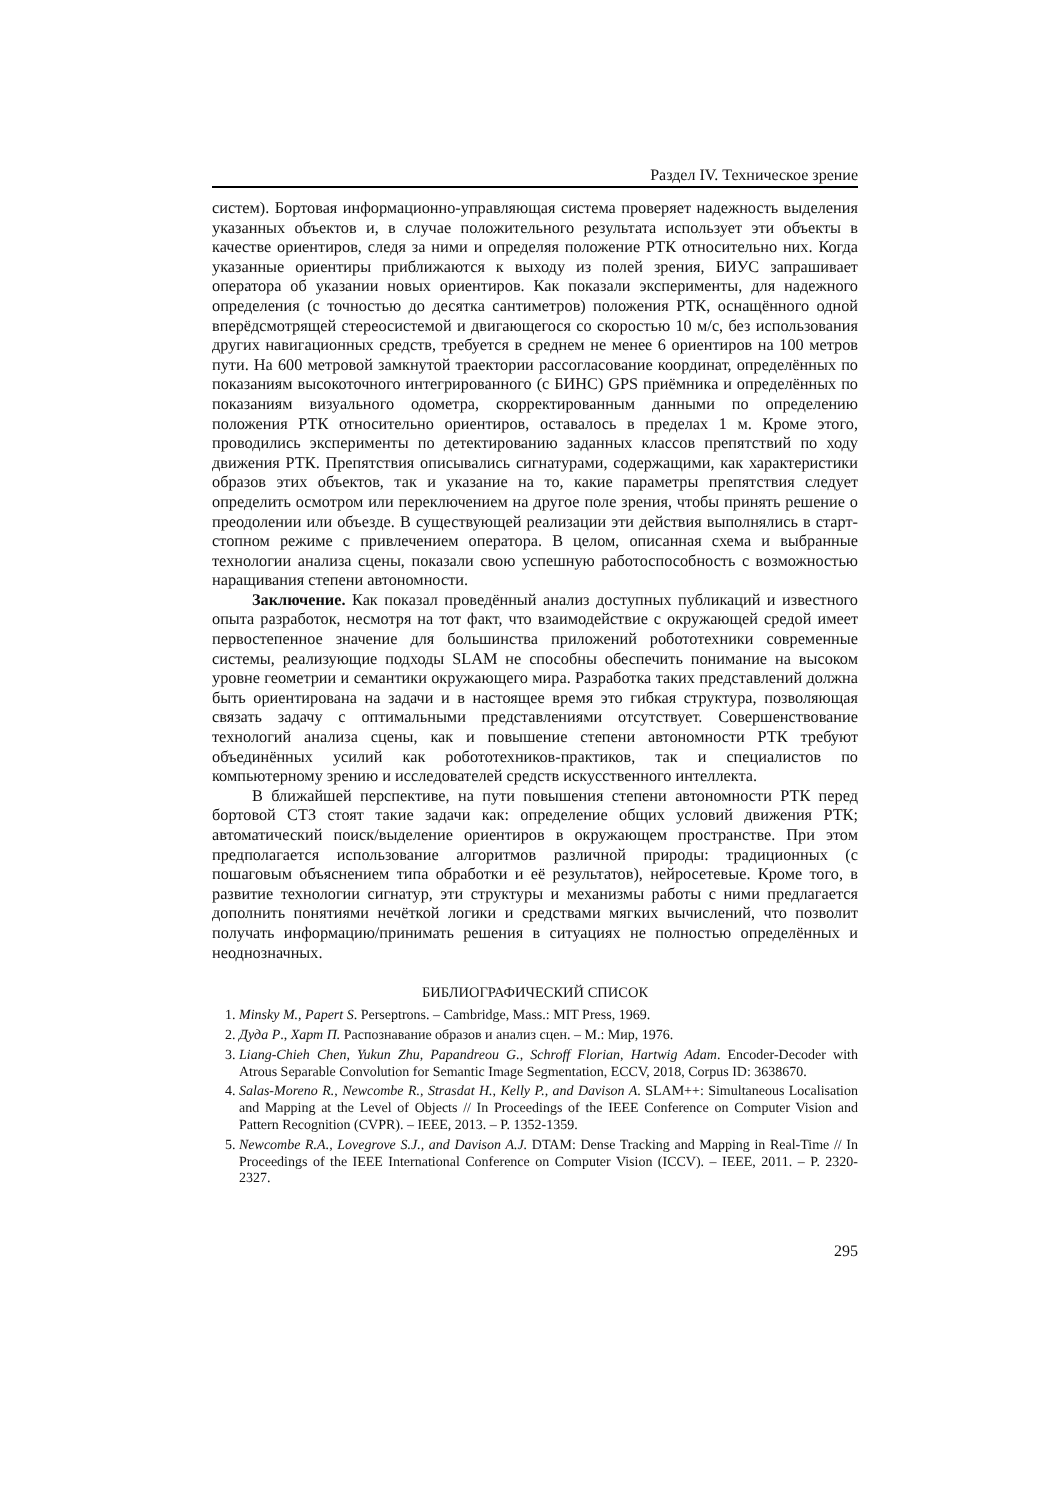Раздел IV. Техническое зрение
систем). Бортовая информационно-управляющая система проверяет надежность выделения указанных объектов и, в случае положительного результата использует эти объекты в качестве ориентиров, следя за ними и определяя положение РТК относительно них. Когда указанные ориентиры приближаются к выходу из полей зрения, БИУС запрашивает оператора об указании новых ориентиров. Как показали эксперименты, для надежного определения (с точностью до десятка сантиметров) положения РТК, оснащённого одной вперёдсмотрящей стереосистемой и двигающегося со скоростью 10 м/с, без использования других навигационных средств, требуется в среднем не менее 6 ориентиров на 100 метров пути. На 600 метровой замкнутой траектории рассогласование координат, определённых по показаниям высокоточного интегрированного (с БИНС) GPS приёмника и определённых по показаниям визуального одометра, скорректированным данными по определению положения РТК относительно ориентиров, оставалось в пределах 1 м. Кроме этого, проводились эксперименты по детектированию заданных классов препятствий по ходу движения РТК. Препятствия описывались сигнатурами, содержащими, как характеристики образов этих объектов, так и указание на то, какие параметры препятствия следует определить осмотром или переключением на другое поле зрения, чтобы принять решение о преодолении или объезде. В существующей реализации эти действия выполнялись в старт-стопном режиме с привлечением оператора. В целом, описанная схема и выбранные технологии анализа сцены, показали свою успешную работоспособность с возможностью наращивания степени автономности.
Заключение. Как показал проведённый анализ доступных публикаций и известного опыта разработок, несмотря на тот факт, что взаимодействие с окружающей средой имеет первостепенное значение для большинства приложений робототехники современные системы, реализующие подходы SLAM не способны обеспечить понимание на высоком уровне геометрии и семантики окружающего мира. Разработка таких представлений должна быть ориентирована на задачи и в настоящее время это гибкая структура, позволяющая связать задачу с оптимальными представлениями отсутствует. Совершенствование технологий анализа сцены, как и повышение степени автономности РТК требуют объединённых усилий как робототехников-практиков, так и специалистов по компьютерному зрению и исследователей средств искусственного интеллекта.
В ближайшей перспективе, на пути повышения степени автономности РТК перед бортовой СТЗ стоят такие задачи как: определение общих условий движения РТК; автоматический поиск/выделение ориентиров в окружающем пространстве. При этом предполагается использование алгоритмов различной природы: традиционных (с пошаговым объяснением типа обработки и её результатов), нейросетевые. Кроме того, в развитие технологии сигнатур, эти структуры и механизмы работы с ними предлагается дополнить понятиями нечёткой логики и средствами мягких вычислений, что позволит получать информацию/принимать решения в ситуациях не полностью определённых и неоднозначных.
БИБЛИОГРАФИЧЕСКИЙ СПИСОК
1. Minsky M., Papert S. Perseptrons. – Cambridge, Mass.: MIT Press, 1969.
2. Дуда Р., Харт П. Распознавание образов и анализ сцен. – М.: Мир, 1976.
3. Liang-Chieh Chen, Yukun Zhu, Papandreou G., Schroff Florian, Hartwig Adam. Encoder-Decoder with Atrous Separable Convolution for Semantic Image Segmentation, ECCV, 2018, Corpus ID: 3638670.
4. Salas-Moreno R., Newcombe R., Strasdat H., Kelly P., and Davison A. SLAM++: Simultaneous Localisation and Mapping at the Level of Objects // In Proceedings of the IEEE Conference on Computer Vision and Pattern Recognition (CVPR). – IEEE, 2013. – P. 1352-1359.
5. Newcombe R.A., Lovegrove S.J., and Davison A.J. DTAM: Dense Tracking and Mapping in Real-Time // In Proceedings of the IEEE International Conference on Computer Vision (ICCV). – IEEE, 2011. – P. 2320-2327.
295